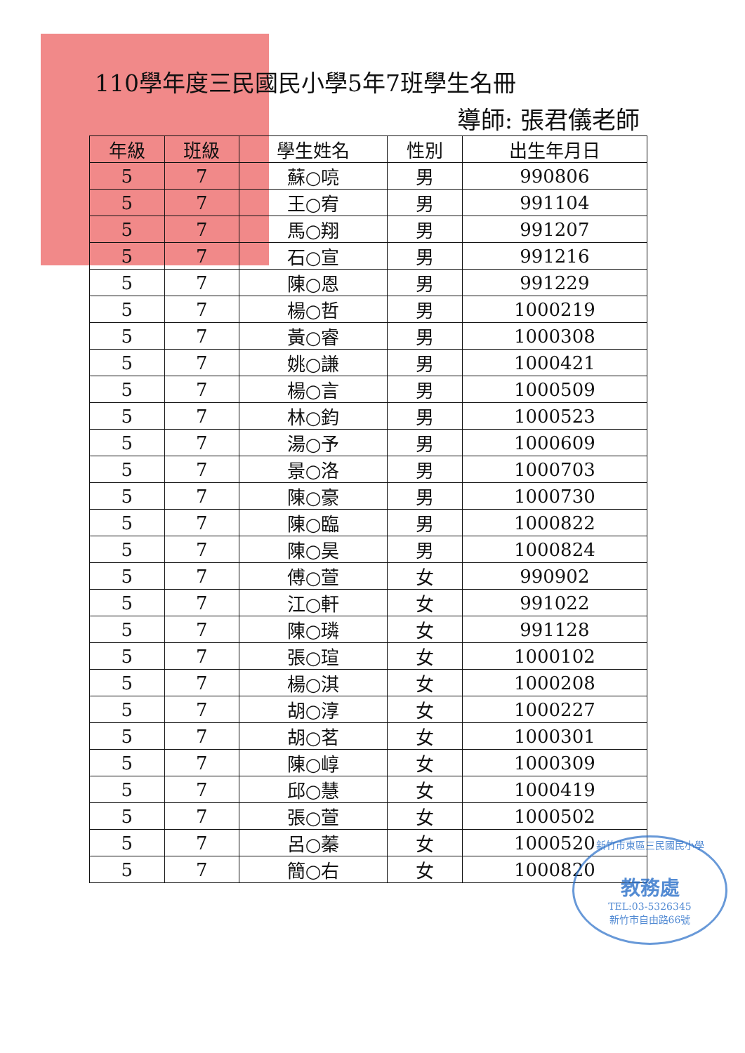110學年度三民國民小學5年7班學生名冊
導師: 張君儀老師
| 年級 | 班級 | 學生姓名 | 性別 | 出生年月日 |
| --- | --- | --- | --- | --- |
| 5 | 7 | 蘇○喨 | 男 | 990806 |
| 5 | 7 | 王○宥 | 男 | 991104 |
| 5 | 7 | 馬○翔 | 男 | 991207 |
| 5 | 7 | 石○宣 | 男 | 991216 |
| 5 | 7 | 陳○恩 | 男 | 991229 |
| 5 | 7 | 楊○哲 | 男 | 1000219 |
| 5 | 7 | 黃○睿 | 男 | 1000308 |
| 5 | 7 | 姚○謙 | 男 | 1000421 |
| 5 | 7 | 楊○言 | 男 | 1000509 |
| 5 | 7 | 林○鈞 | 男 | 1000523 |
| 5 | 7 | 湯○予 | 男 | 1000609 |
| 5 | 7 | 景○洛 | 男 | 1000703 |
| 5 | 7 | 陳○豪 | 男 | 1000730 |
| 5 | 7 | 陳○臨 | 男 | 1000822 |
| 5 | 7 | 陳○昊 | 男 | 1000824 |
| 5 | 7 | 傅○萱 | 女 | 990902 |
| 5 | 7 | 江○軒 | 女 | 991022 |
| 5 | 7 | 陳○璘 | 女 | 991128 |
| 5 | 7 | 張○瑄 | 女 | 1000102 |
| 5 | 7 | 楊○淇 | 女 | 1000208 |
| 5 | 7 | 胡○淳 | 女 | 1000227 |
| 5 | 7 | 胡○茗 | 女 | 1000301 |
| 5 | 7 | 陳○崞 | 女 | 1000309 |
| 5 | 7 | 邱○慧 | 女 | 1000419 |
| 5 | 7 | 張○萱 | 女 | 1000502 |
| 5 | 7 | 呂○蓁 | 女 | 1000520 |
| 5 | 7 | 簡○右 | 女 | 1000820 |
新竹市東區三民國民小學
教務處
TEL:03-5326345
新竹市自由路66號